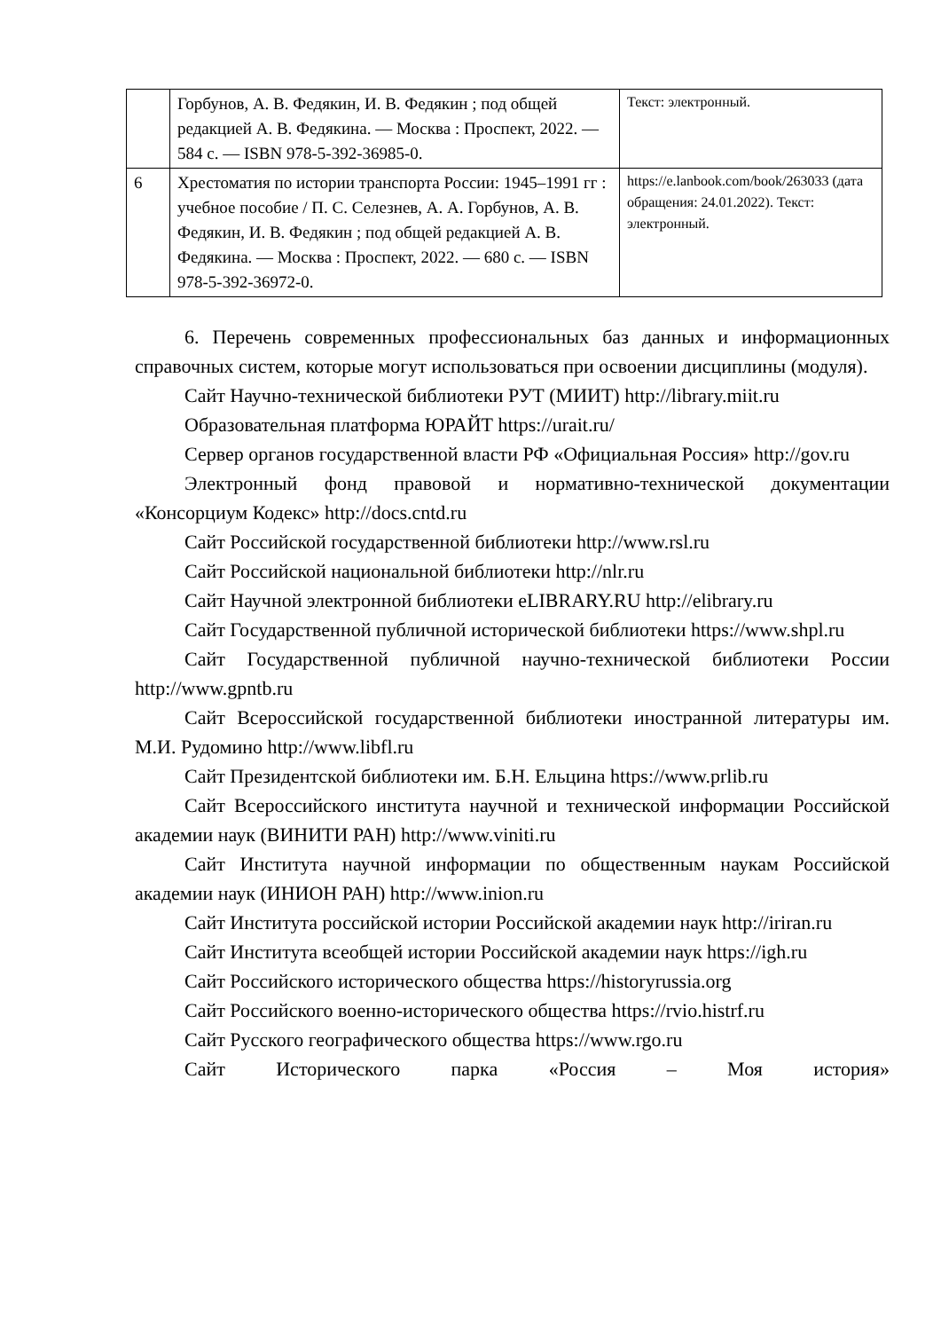| | Горбунов, А. В. Федякин, И. В. Федякин ; под общей редакцией А. В. Федякина. — Москва : Проспект, 2022. — 584 с. — ISBN 978-5-392-36985-0. | Текст: электронный. |
| 6 | Хрестоматия по истории транспорта России: 1945–1991 гг : учебное пособие / П. С. Селезнев, А. А. Горбунов, А. В. Федякин, И. В. Федякин ; под общей редакцией А. В. Федякина. — Москва : Проспект, 2022. — 680 с. — ISBN 978-5-392-36972-0. | https://e.lanbook.com/book/263033 (дата обращения: 24.01.2022). Текст: электронный. |
6. Перечень современных профессиональных баз данных и информационных справочных систем, которые могут использоваться при освоении дисциплины (модуля).
Сайт Научно-технической библиотеки РУТ (МИИТ) http://library.miit.ru
Образовательная платформа ЮРАЙТ https://urait.ru/
Сервер органов государственной власти РФ «Официальная Россия» http://gov.ru
Электронный фонд правовой и нормативно-технической документации «Консорциум Кодекс» http://docs.cntd.ru
Сайт Российской государственной библиотеки http://www.rsl.ru
Сайт Российской национальной библиотеки http://nlr.ru
Сайт Научной электронной библиотеки eLIBRARY.RU http://elibrary.ru
Сайт Государственной публичной исторической библиотеки https://www.shpl.ru
Сайт Государственной публичной научно-технической библиотеки России http://www.gpntb.ru
Сайт Всероссийской государственной библиотеки иностранной литературы им. М.И. Рудомино http://www.libfl.ru
Сайт Президентской библиотеки им. Б.Н. Ельцина https://www.prlib.ru
Сайт Всероссийского института научной и технической информации Российской академии наук (ВИНИТИ РАН) http://www.viniti.ru
Сайт Института научной информации по общественным наукам Российской академии наук (ИНИОН РАН) http://www.inion.ru
Сайт Института российской истории Российской академии наук http://iriran.ru
Сайт Института всеобщей истории Российской академии наук https://igh.ru
Сайт Российского исторического общества https://historyrussia.org
Сайт Российского военно-исторического общества https://rvio.histrf.ru
Сайт Русского географического общества https://www.rgo.ru
Сайт Исторического парка «Россия – Моя история»